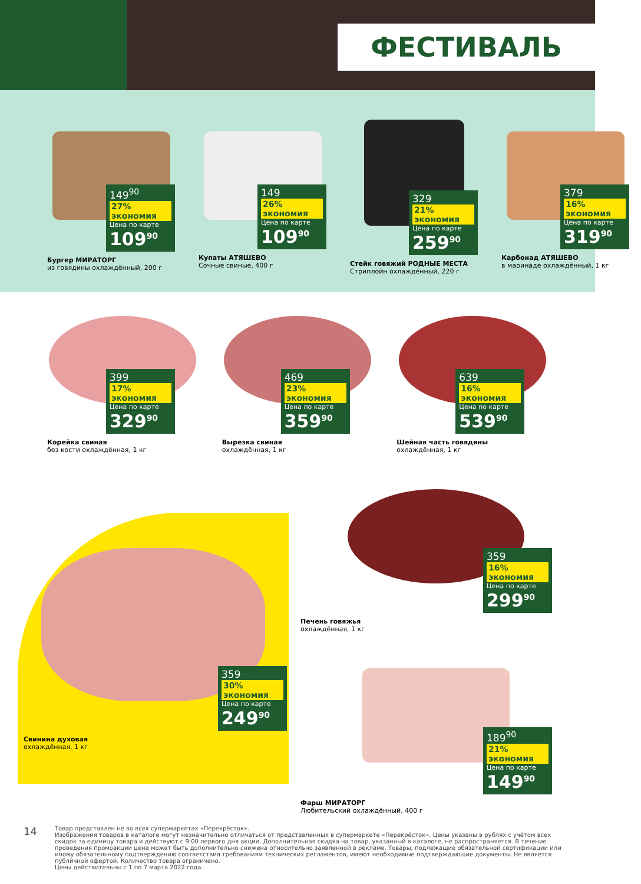ФЕСТИВАЛЬ
149<sup>90</sup> 27% экономия
Цена по карте
109<sup>90</sup>
Бургер МИРАТОРГ
из говядины охлаждённый, 200 г
149 26% экономия
Цена по карте
109<sup>90</sup>
Купаты АТЯШЕВО
Сочные свиные, 400 г
329 21% экономия
Цена по карте
259<sup>90</sup>
Стейк говяжий РОДНЫЕ МЕСТА
Стриплойн охлаждённый, 220 г
379 16% экономия
Цена по карте
319<sup>90</sup>
Карбонад АТЯШЕВО
в маринаде охлаждённый, 1 кг
399 17% экономия
Цена по карте
329<sup>90</sup>
Корейка свиная
без кости охлаждённая, 1 кг
469 23% экономия
Цена по карте
359<sup>90</sup>
Вырезка свиная
охлаждённая, 1 кг
639 16% экономия
Цена по карте
539<sup>90</sup>
Шейная часть говядины
охлаждённая, 1 кг
359 30% экономия
Цена по карте
249<sup>90</sup>
Свинина духовая
охлаждённая, 1 кг
359 16% экономия
Цена по карте
299<sup>90</sup>
Печень говяжья
охлаждённая, 1 кг
189<sup>90</sup> 21% экономия
Цена по карте
149<sup>90</sup>
Фарш МИРАТОРГ
Любительский охлаждённый, 400 г
14
Товар представлен не во всех супермаркетах «Перекрёсток».
Изображения товаров в каталоге могут незначительно отличаться от представленных в супермаркете «Перекрёсток». Цены указаны в рублях с учётом всех скидок за единицу товара и действуют с 9:00 первого дня акции. Дополнительная скидка на товар, указанный в каталоге, не распространяется. В течение проведения промоакции цена может быть дополнительно снижена относительно заявленной в рекламе. Товары, подлежащие обязательной сертификации или иному обязательному подтверждению соответствия требованиям технических регламентов, имеют необходимые подтверждающие документы. Не является публичной офертой. Количество товара ограничено.
Цены действительны с 1 по 7 марта 2022 года.